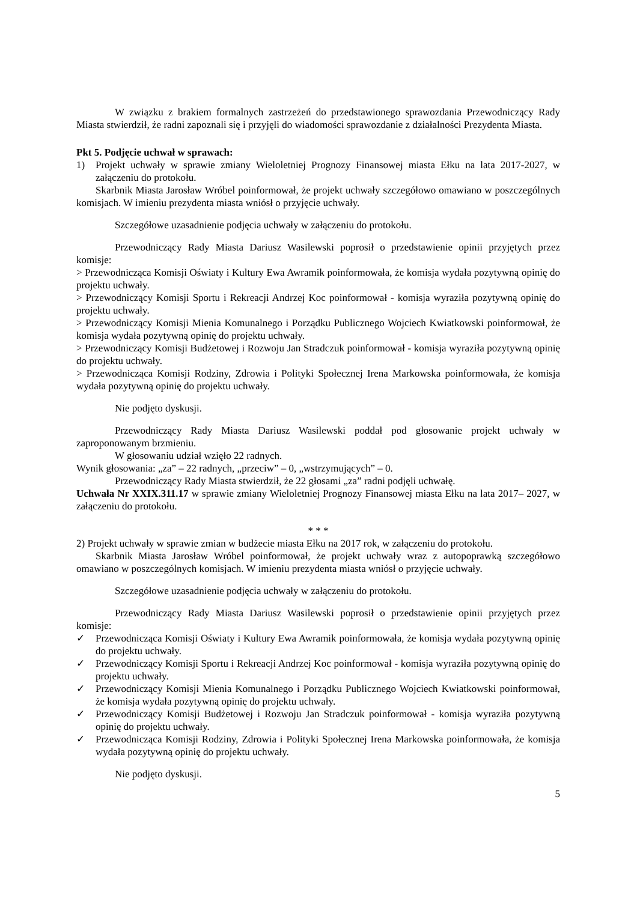W związku z brakiem formalnych zastrzeżeń do przedstawionego sprawozdania Przewodniczący Rady Miasta stwierdził, że radni zapoznali się i przyjęli do wiadomości sprawozdanie z działalności Prezydenta Miasta.
Pkt 5. Podjęcie uchwał w sprawach:
1) Projekt uchwały w sprawie zmiany Wieloletniej Prognozy Finansowej miasta Ełku na lata 2017-2027, w załączeniu do protokołu.
Skarbnik Miasta Jarosław Wróbel poinformował, że projekt uchwały szczegółowo omawiano w poszczególnych komisjach. W imieniu prezydenta miasta wniósł o przyjęcie uchwały.
Szczegółowe uzasadnienie podjęcia uchwały w załączeniu do protokołu.
Przewodniczący Rady Miasta Dariusz Wasilewski poprosił o przedstawienie opinii przyjętych przez komisje:
> Przewodnicząca Komisji Oświaty i Kultury Ewa Awramik poinformowała, że komisja wydała pozytywną opinię do projektu uchwały.
> Przewodniczący Komisji Sportu i Rekreacji Andrzej Koc poinformował - komisja wyraziła pozytywną opinię do projektu uchwały.
> Przewodniczący Komisji Mienia Komunalnego i Porządku Publicznego Wojciech Kwiatkowski poinformował, że komisja wydała pozytywną opinię do projektu uchwały.
> Przewodniczący Komisji Budżetowej i Rozwoju Jan Stradczuk poinformował - komisja wyraziła pozytywną opinię do projektu uchwały.
> Przewodnicząca Komisji Rodziny, Zdrowia i Polityki Społecznej Irena Markowska poinformowała, że komisja wydała pozytywną opinię do projektu uchwały.
Nie podjęto dyskusji.
Przewodniczący Rady Miasta Dariusz Wasilewski poddał pod głosowanie projekt uchwały w zaproponowanym brzmieniu.
W głosowaniu udział wzięło 22 radnych.
Wynik głosowania: „za” – 22 radnych, „przeciw” – 0, „wstrzymujących” – 0.
Przewodniczący Rady Miasta stwierdził, że 22 głosami „za” radni podjęli uchwałę.
Uchwała Nr XXIX.311.17 w sprawie zmiany Wieloletniej Prognozy Finansowej miasta Ełku na lata 2017– 2027, w załączeniu do protokołu.
* * *
2) Projekt uchwały w sprawie zmian w budżecie miasta Ełku na 2017 rok, w załączeniu do protokołu.
Skarbnik Miasta Jarosław Wróbel poinformował, że projekt uchwały wraz z autopoprawką szczegółowo omawiano w poszczególnych komisjach. W imieniu prezydenta miasta wniósł o przyjęcie uchwały.
Szczegółowe uzasadnienie podjęcia uchwały w załączeniu do protokołu.
Przewodniczący Rady Miasta Dariusz Wasilewski poprosił o przedstawienie opinii przyjętych przez komisje:
✓ Przewodnicząca Komisji Oświaty i Kultury Ewa Awramik poinformowała, że komisja wydała pozytywną opinię do projektu uchwały.
✓ Przewodniczący Komisji Sportu i Rekreacji Andrzej Koc poinformował - komisja wyraziła pozytywną opinię do projektu uchwały.
✓ Przewodniczący Komisji Mienia Komunalnego i Porządku Publicznego Wojciech Kwiatkowski poinformował, że komisja wydała pozytywną opinię do projektu uchwały.
✓ Przewodniczący Komisji Budżetowej i Rozwoju Jan Stradczuk poinformował - komisja wyraziła pozytywną opinię do projektu uchwały.
✓ Przewodnicząca Komisji Rodziny, Zdrowia i Polityki Społecznej Irena Markowska poinformowała, że komisja wydała pozytywną opinię do projektu uchwały.
Nie podjęto dyskusji.
5